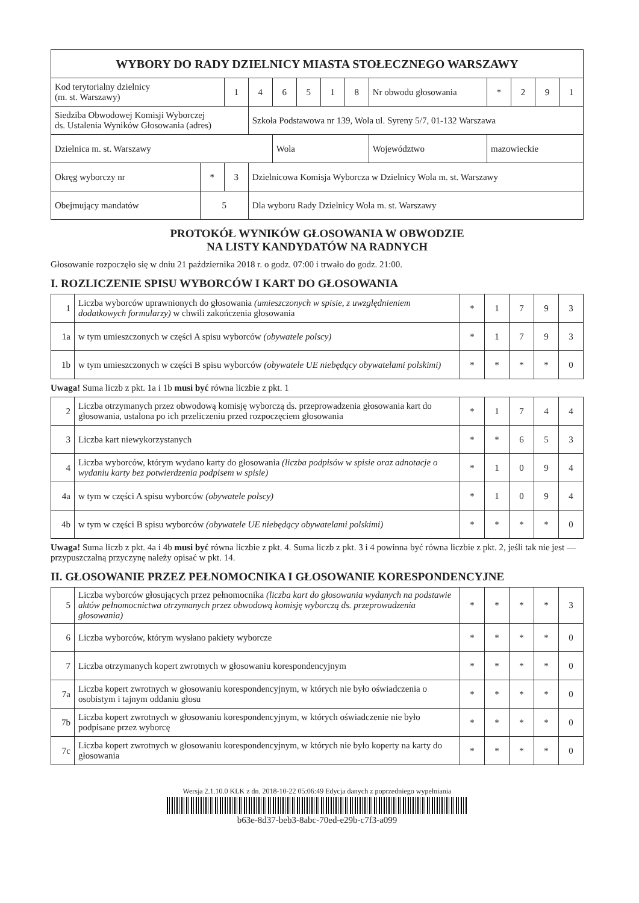| WYBORY DO RADY DZIELNICY MIASTA STOŁECZNEGO WARSZAWY | | | | | | | | | | | | | |
| Kod terytorialny dzielnicy (m. st. Warszawy) | | 1 | 4 | 6 | 5 | 1 | 8 | Nr obwodu głosowania | | * | 2 | 9 | 1 |
| Siedziba Obwodowej Komisji Wyborczej ds. Ustalenia Wyników Głosowania (adres) | | | Szkoła Podstawowa nr 139, Wola ul. Syreny 5/7, 01-132 Warszawa | | | | | | | | | | |
| Dzielnica m. st. Warszawy | | | | Wola | | | | | Województwo | mazowieckie | | | |
| Okręg wyborczy nr | * | 3 | Dzielnicowa Komisja Wyborcza w Dzielnicy Wola m. st. Warszawy | | | | | | | | | | |
| Obejmujący mandatów | 5 | | Dla wyboru Rady Dzielnicy Wola m. st. Warszawy | | | | | | | | | | |
PROTOKÓŁ WYNIKÓW GŁOSOWANIA W OBWODZIE
NA LISTY KANDYDATÓW NA RADNYCH
Głosowanie rozpoczęło się w dniu 21 października 2018 r. o godz. 07:00 i trwało do godz. 21:00.
I. ROZLICZENIE SPISU WYBORCÓW I KART DO GŁOSOWANIA
| 1 | Liczba wyborców uprawnionych do głosowania (umieszczonych w spisie, z uwzględnieniem dodatkowych formularzy) w chwili zakończenia głosowania | * | 1 | 7 | 9 | 3 |
| 1a | w tym umieszczonych w części A spisu wyborców (obywatele polscy) | * | 1 | 7 | 9 | 3 |
| 1b | w tym umieszczonych w części B spisu wyborców (obywatele UE niebędący obywatelami polskimi) | * | * | * | * | 0 |
Uwaga! Suma liczb z pkt. 1a i 1b musi być równa liczbie z pkt. 1
| 2 | Liczba otrzymanych przez obwodową komisję wyborczą ds. przeprowadzenia głosowania kart do głosowania, ustalona po ich przeliczeniu przed rozpoczęciem głosowania | * | 1 | 7 | 4 | 4 |
| 3 | Liczba kart niewykorzystanych | * | * | 6 | 5 | 3 |
| 4 | Liczba wyborców, którym wydano karty do głosowania (liczba podpisów w spisie oraz adnotacje o wydaniu karty bez potwierdzenia podpisem w spisie) | * | 1 | 0 | 9 | 4 |
| 4a | w tym w części A spisu wyborców (obywatele polscy) | * | 1 | 0 | 9 | 4 |
| 4b | w tym w części B spisu wyborców (obywatele UE niebędący obywatelami polskimi) | * | * | * | * | 0 |
Uwaga! Suma liczb z pkt. 4a i 4b musi być równa liczbie z pkt. 4. Suma liczb z pkt. 3 i 4 powinna być równa liczbie z pkt. 2, jeśli tak nie jest — przypuszczalną przyczynę należy opisać w pkt. 14.
II. GŁOSOWANIE PRZEZ PEŁNOMOCNIKA I GŁOSOWANIE KORESPONDENCYJNE
| 5 | Liczba wyborców głosujących przez pełnomocnika (liczba kart do głosowania wydanych na podstawie aktów pełnomocnictwa otrzymanych przez obwodową komisję wyborczą ds. przeprowadzenia głosowania) | * | * | * | * | 3 |
| 6 | Liczba wyborców, którym wysłano pakiety wyborcze | * | * | * | * | 0 |
| 7 | Liczba otrzymanych kopert zwrotnych w głosowaniu korespondencyjnym | * | * | * | * | 0 |
| 7a | Liczba kopert zwrotnych w głosowaniu korespondencyjnym, w których nie było oświadczenia o osobistym i tajnym oddaniu głosu | * | * | * | * | 0 |
| 7b | Liczba kopert zwrotnych w głosowaniu korespondencyjnym, w których oświadczenie nie było podpisane przez wyborcę | * | * | * | * | 0 |
| 7c | Liczba kopert zwrotnych w głosowaniu korespondencyjnym, w których nie było koperty na karty do głosowania | * | * | * | * | 0 |
Wersja 2.1.10.0 KLK z dn. 2018-10-22 05:06:49 Edycja danych z poprzedniego wypełniania
b63e-8d37-beb3-8abc-70ed-e29b-c7f3-a099